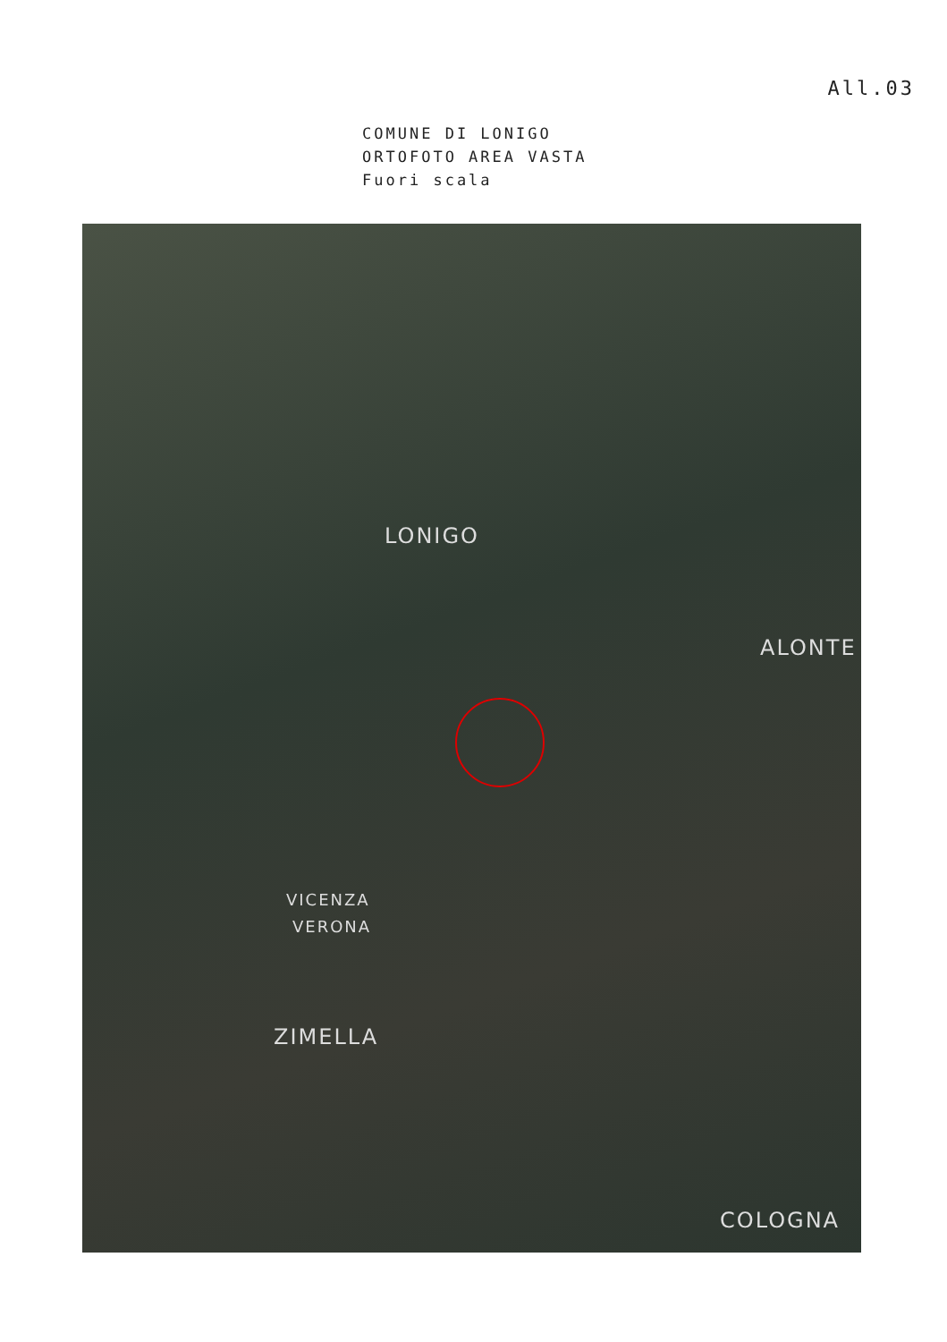All.03
COMUNE DI LONIGO
ORTOFOTO AREA VASTA
Fuori scala
LONIGO
ALONTE
VICENZA
VERONA
ZIMELLA
COLOGNA